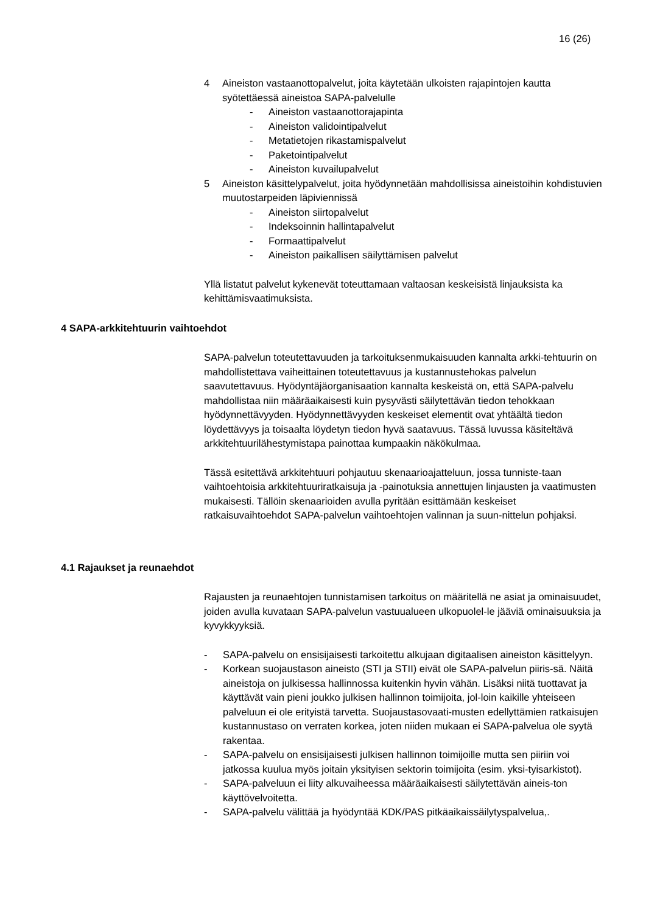16 (26)
4 Aineiston vastaanottopalvelut, joita käytetään ulkoisten rajapintojen kautta syötettäessä aineistoa SAPA-palvelulle
- Aineiston vastaanottorajapinta
- Aineiston validointipalvelut
- Metatietojen rikastamispalvelut
- Paketointipalvelut
- Aineiston kuvailupalvelut
5 Aineiston käsittelypalvelut, joita hyödynnetään mahdollisissa aineistoihin kohdistuvien muutostarpeiden läpiviennissä
- Aineiston siirtopalvelut
- Indeksoinnin hallintapalvelut
- Formaattipalvelut
- Aineiston paikallisen säilyttämisen palvelut
Yllä listatut palvelut kykenevät toteuttamaan valtaosan keskeisistä linjauksista ka kehittämisvaatimuksista.
4 SAPA-arkkitehtuurin vaihtoehdot
SAPA-palvelun toteutettavuuden ja tarkoituksenmukaisuuden kannalta arkki-tehtuurin on mahdollistettava vaiheittainen toteutettavuus ja kustannustehokas palvelun saavutettavuus. Hyödyntäjäorganisaation kannalta keskeistä on, että SAPA-palvelu mahdollistaa niin määräaikaisesti kuin pysyvästi säilytettävän tiedon tehokkaan hyödynnettävyyden. Hyödynnettävyyden keskeiset elementit ovat yhtäältä tiedon löydettävyys ja toisaalta löydetyn tiedon hyvä saatavuus. Tässä luvussa käsiteltävä arkkitehtuurilähestymistapa painottaa kumpaakin näkökulmaa.
Tässä esitettävä arkkitehtuuri pohjautuu skenaarioajatteluun, jossa tunniste-taan vaihtoehtoisia arkkitehtuuriratkaisuja ja -painotuksia annettujen linjausten ja vaatimusten mukaisesti. Tällöin skenaarioiden avulla pyritään esittämään keskeiset ratkaisuvaihtoehdot SAPA-palvelun vaihtoehtojen valinnan ja suun-nittelun pohjaksi.
4.1 Rajaukset ja reunaehdot
Rajausten ja reunaehtojen tunnistamisen tarkoitus on määritellä ne asiat ja ominaisuudet, joiden avulla kuvataan SAPA-palvelun vastuualueen ulkopuolel-le jääviä ominaisuuksia ja kyvykkyyksiä.
- SAPA-palvelu on ensisijaisesti tarkoitettu alkujaan digitaalisen aineiston käsittelyyn.
- Korkean suojaustason aineisto (STI ja STII) eivät ole SAPA-palvelun piiris-sä. Näitä aineistoja on julkisessa hallinnossa kuitenkin hyvin vähän. Lisäksi niitä tuottavat ja käyttävät vain pieni joukko julkisen hallinnon toimijoita, jol-loin kaikille yhteiseen palveluun ei ole erityistä tarvetta. Suojaustasovaati-musten edellyttämien ratkaisujen kustannustaso on verraten korkea, joten niiden mukaan ei SAPA-palvelua ole syytä rakentaa.
- SAPA-palvelu on ensisijaisesti julkisen hallinnon toimijoille mutta sen piiriin voi jatkossa kuulua myös joitain yksityisen sektorin toimijoita (esim. yksi-tyisarkistot).
- SAPA-palveluun ei liity alkuvaiheessa määräaikaisesti säilytettävän aineis-ton käyttövelvoitetta.
- SAPA-palvelu välittää ja hyödyntää KDK/PAS pitkäaikaissäilytyspalvelua,.